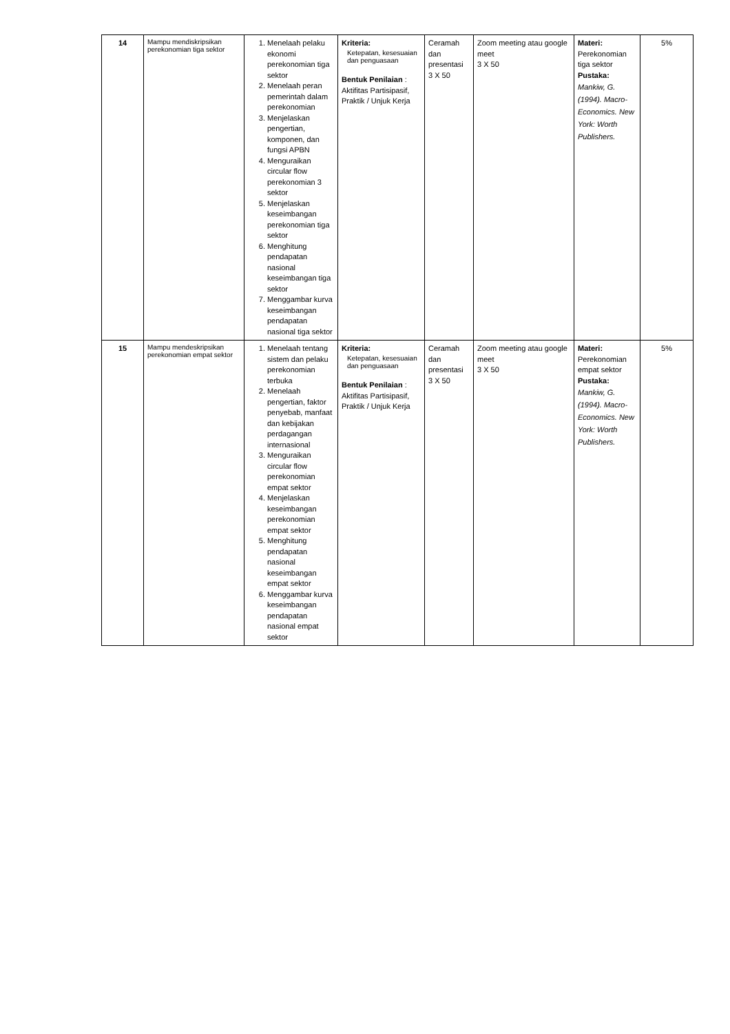| 14 | Mampu mendiskripsikan perekonomian tiga sektor | 1. Menelaah pelaku ekonomi perekonomian tiga sektor 2. Menelaah peran pemerintah dalam perekonomian 3. Menjelaskan pengertian, komponen, dan fungsi APBN 4. Menguraikan circular flow perekonomian 3 sektor 5. Menjelaskan keseimbangan perekonomian tiga sektor 6. Menghitung pendapatan nasional keseimbangan tiga sektor 7. Menggambar kurva keseimbangan pendapatan nasional tiga sektor | Kriteria: Ketepatan, kesesuaian dan penguasaan Bentuk Penilaian : Aktifitas Partisipasif, Praktik / Unjuk Kerja | Ceramah dan presentasi 3 X 50 | Zoom meeting atau google meet 3 X 50 | Materi: Perekonomian tiga sektor Pustaka: Mankiw, G. (1994). Macro-Economics. New York: Worth Publishers. | 5% |
| 15 | Mampu mendeskripsikan perekonomian empat sektor | 1. Menelaah tentang sistem dan pelaku perekonomian terbuka 2. Menelaah pengertian, faktor penyebab, manfaat dan kebijakan perdagangan internasional 3. Menguraikan circular flow perekonomian empat sektor 4. Menjelaskan keseimbangan perekonomian empat sektor 5. Menghitung pendapatan nasional keseimbangan empat sektor 6. Menggambar kurva keseimbangan pendapatan nasional empat sektor | Kriteria: Ketepatan, kesesuaian dan penguasaan Bentuk Penilaian : Aktifitas Partisipasif, Praktik / Unjuk Kerja | Ceramah dan presentasi 3 X 50 | Zoom meeting atau google meet 3 X 50 | Materi: Perekonomian empat sektor Pustaka: Mankiw, G. (1994). Macro-Economics. New York: Worth Publishers. | 5% |